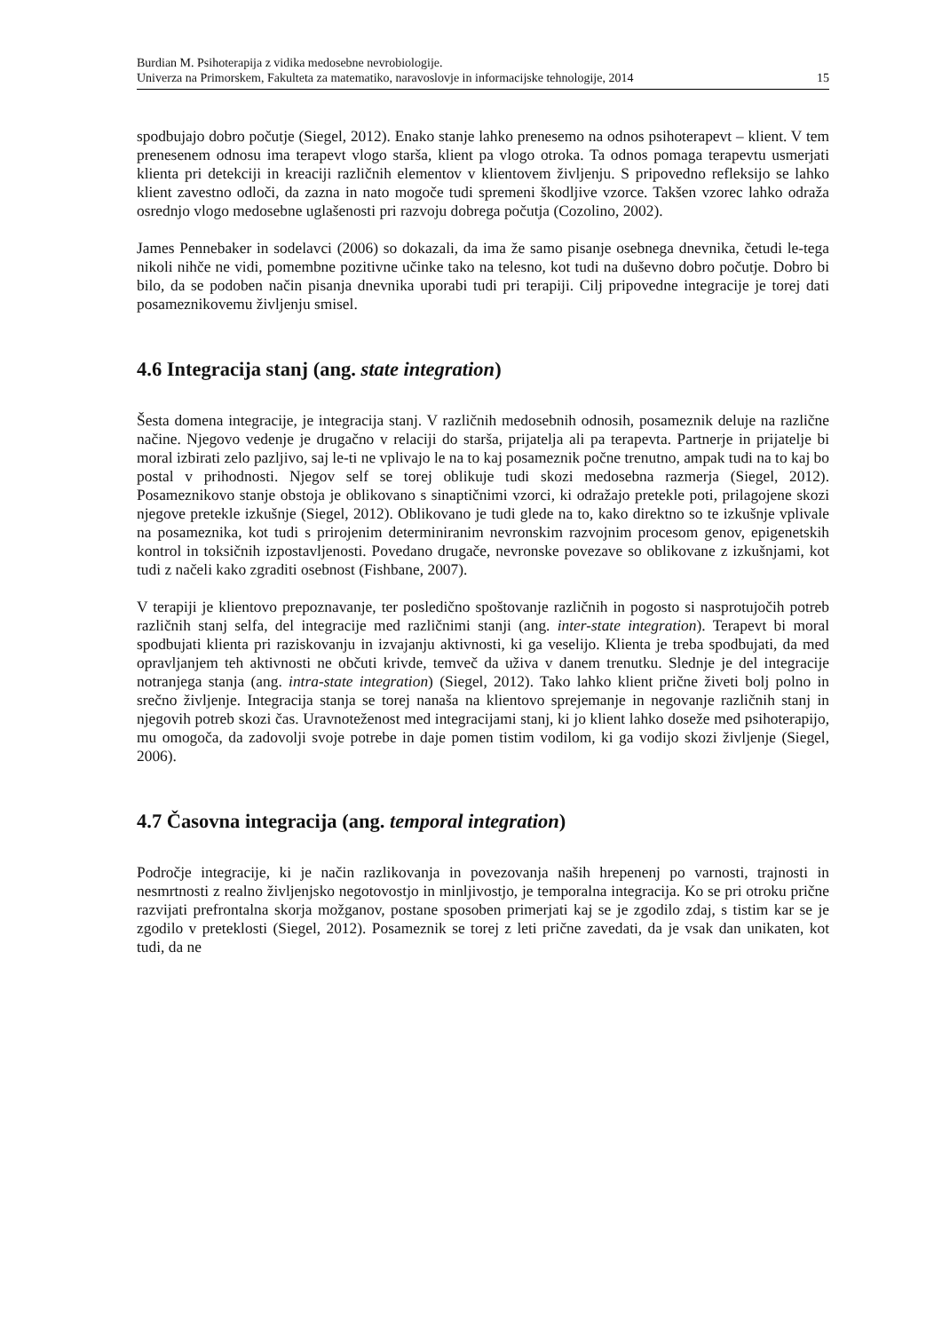Burdian M. Psihoterapija z vidika medosebne nevrobiologije.
Univerza na Primorskem, Fakulteta za matematiko, naravoslovje in informacijske tehnologije, 2014
15
spodbujajo dobro počutje (Siegel, 2012). Enako stanje lahko prenesemo na odnos psihoterapevt – klient. V tem prenesenem odnosu ima terapevt vlogo starša, klient pa vlogo otroka. Ta odnos pomaga terapevtu usmerjati klienta pri detekciji in kreaciji različnih elementov v klientovem življenju. S pripovedno refleksijo se lahko klient zavestno odloči, da zazna in nato mogoče tudi spremeni škodljive vzorce. Takšen vzorec lahko odraža osrednjo vlogo medosebne uglašenosti pri razvoju dobrega počutja (Cozolino, 2002).
James Pennebaker in sodelavci (2006) so dokazali, da ima že samo pisanje osebnega dnevnika, četudi le-tega nikoli nihče ne vidi, pomembne pozitivne učinke tako na telesno, kot tudi na duševno dobro počutje. Dobro bi bilo, da se podoben način pisanja dnevnika uporabi tudi pri terapiji. Cilj pripovedne integracije je torej dati posameznikovemu življenju smisel.
4.6 Integracija stanj (ang. state integration)
Šesta domena integracije, je integracija stanj. V različnih medosebnih odnosih, posameznik deluje na različne načine. Njegovo vedenje je drugačno v relaciji do starša, prijatelja ali pa terapevta. Partnerje in prijatelje bi moral izbirati zelo pazljivo, saj le-ti ne vplivajo le na to kaj posameznik počne trenutno, ampak tudi na to kaj bo postal v prihodnosti. Njegov self se torej oblikuje tudi skozi medosebna razmerja (Siegel, 2012). Posameznikovo stanje obstoja je oblikovano s sinaptičnimi vzorci, ki odražajo pretekle poti, prilagojene skozi njegove pretekle izkušnje (Siegel, 2012). Oblikovano je tudi glede na to, kako direktno so te izkušnje vplivale na posameznika, kot tudi s prirojenim determiniranim nevronskim razvojnim procesom genov, epigenetskih kontrol in toksičnih izpostavljenosti. Povedano drugače, nevronske povezave so oblikovane z izkušnjami, kot tudi z načeli kako zgraditi osebnost (Fishbane, 2007).
V terapiji je klientovo prepoznavanje, ter posledično spoštovanje različnih in pogosto si nasprotujočih potreb različnih stanj selfa, del integracije med različnimi stanji (ang. inter-state integration). Terapevt bi moral spodbujati klienta pri raziskovanju in izvajanju aktivnosti, ki ga veselijo. Klienta je treba spodbujati, da med opravljanjem teh aktivnosti ne občuti krivde, temveč da uživa v danem trenutku. Slednje je del integracije notranjega stanja (ang. intra-state integration) (Siegel, 2012). Tako lahko klient prične živeti bolj polno in srečno življenje. Integracija stanja se torej nanaša na klientovo sprejemanje in negovanje različnih stanj in njegovih potreb skozi čas. Uravnoteženost med integracijami stanj, ki jo klient lahko doseže med psihoterapijo, mu omogoča, da zadovolji svoje potrebe in daje pomen tistim vodilom, ki ga vodijo skozi življenje (Siegel, 2006).
4.7 Časovna integracija (ang. temporal integration)
Področje integracije, ki je način razlikovanja in povezovanja naših hrepenenj po varnosti, trajnosti in nesmrtnosti z realno življenjsko negotovostjo in minljivostjo, je temporalna integracija. Ko se pri otroku prične razvijati prefrontalna skorja možganov, postane sposoben primerjati kaj se je zgodilo zdaj, s tistim kar se je zgodilo v preteklosti (Siegel, 2012). Posameznik se torej z leti prične zavedati, da je vsak dan unikaten, kot tudi, da ne